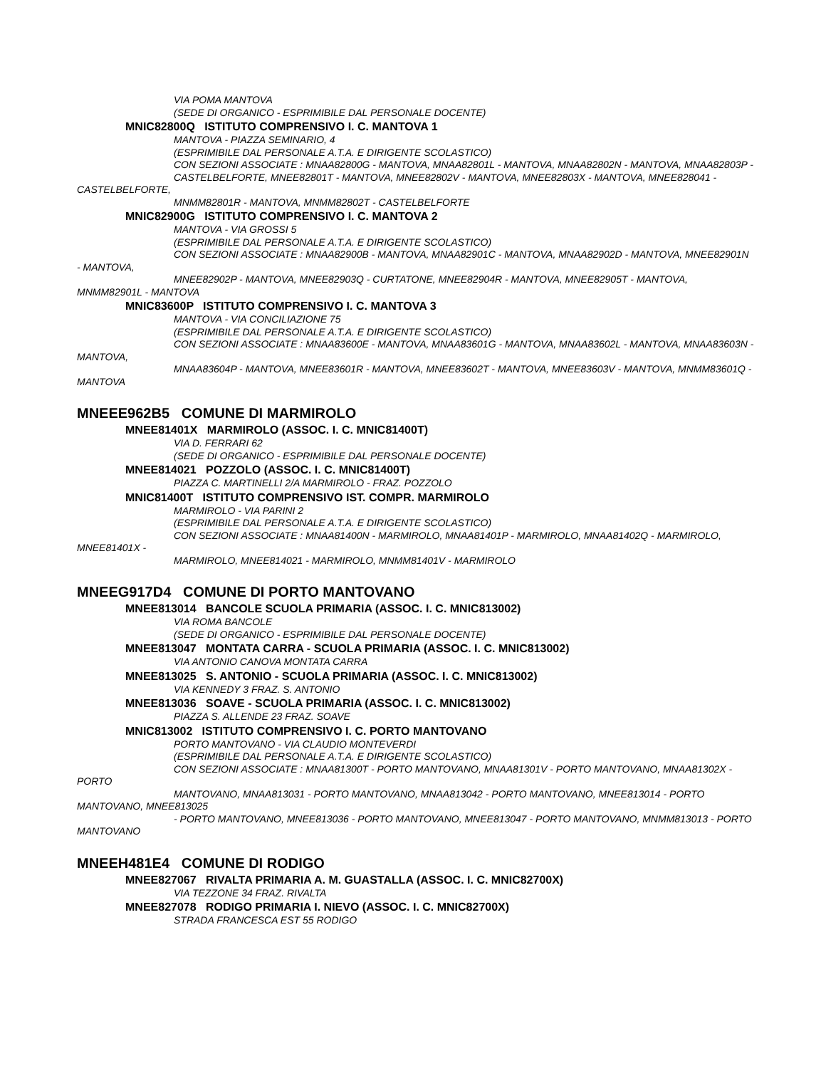VIA POMA MANTOVA
(SEDE DI ORGANICO - ESPRIMIBILE DAL PERSONALE DOCENTE)
MNIC82800Q ISTITUTO COMPRENSIVO I. C. MANTOVA 1
MANTOVA - PIAZZA SEMINARIO, 4
(ESPRIMIBILE DAL PERSONALE A.T.A. E DIRIGENTE SCOLASTICO)
CON SEZIONI ASSOCIATE : MNAA82800G - MANTOVA, MNAA82801L - MANTOVA, MNAA82802N - MANTOVA, MNAA82803P -
CASTELBELFORTE, MNEE82801T - MANTOVA, MNEE82802V - MANTOVA, MNEE82803X - MANTOVA, MNEE828041 - CASTELBELFORTE,
MNMM82801R - MANTOVA, MNMM82802T - CASTELBELFORTE
MNIC82900G ISTITUTO COMPRENSIVO I. C. MANTOVA 2
MANTOVA - VIA GROSSI 5
(ESPRIMIBILE DAL PERSONALE A.T.A. E DIRIGENTE SCOLASTICO)
CON SEZIONI ASSOCIATE : MNAA82900B - MANTOVA, MNAA82901C - MANTOVA, MNAA82902D - MANTOVA, MNEE82901N - MANTOVA,
MNEE82902P - MANTOVA, MNEE82903Q - CURTATONE, MNEE82904R - MANTOVA, MNEE82905T - MANTOVA, MNMM82901L - MANTOVA
MNIC83600P ISTITUTO COMPRENSIVO I. C. MANTOVA 3
MANTOVA - VIA CONCILIAZIONE 75
(ESPRIMIBILE DAL PERSONALE A.T.A. E DIRIGENTE SCOLASTICO)
CON SEZIONI ASSOCIATE : MNAA83600E - MANTOVA, MNAA83601G - MANTOVA, MNAA83602L - MANTOVA, MNAA83603N - MANTOVA,
MNAA83604P - MANTOVA, MNEE83601R - MANTOVA, MNEE83602T - MANTOVA, MNEE83603V - MANTOVA, MNMM83601Q - MANTOVA
MNEEE962B5 COMUNE DI MARMIROLO
MNEE81401X MARMIROLO (ASSOC. I. C. MNIC81400T)
VIA D. FERRARI 62
(SEDE DI ORGANICO - ESPRIMIBILE DAL PERSONALE DOCENTE)
MNEE814021 POZZOLO (ASSOC. I. C. MNIC81400T)
PIAZZA C. MARTINELLI 2/A MARMIROLO - FRAZ. POZZOLO
MNIC81400T ISTITUTO COMPRENSIVO IST. COMPR. MARMIROLO
MARMIROLO - VIA PARINI 2
(ESPRIMIBILE DAL PERSONALE A.T.A. E DIRIGENTE SCOLASTICO)
CON SEZIONI ASSOCIATE : MNAA81400N - MARMIROLO, MNAA81401P - MARMIROLO, MNAA81402Q - MARMIROLO, MNEE81401X -
MARMIROLO, MNEE814021 - MARMIROLO, MNMM81401V - MARMIROLO
MNEEG917D4 COMUNE DI PORTO MANTOVANO
MNEE813014 BANCOLE SCUOLA PRIMARIA (ASSOC. I. C. MNIC813002)
VIA ROMA BANCOLE
(SEDE DI ORGANICO - ESPRIMIBILE DAL PERSONALE DOCENTE)
MNEE813047 MONTATA CARRA - SCUOLA PRIMARIA (ASSOC. I. C. MNIC813002)
VIA ANTONIO CANOVA MONTATA CARRA
MNEE813025 S. ANTONIO - SCUOLA PRIMARIA (ASSOC. I. C. MNIC813002)
VIA KENNEDY 3 FRAZ. S. ANTONIO
MNEE813036 SOAVE - SCUOLA PRIMARIA (ASSOC. I. C. MNIC813002)
PIAZZA S. ALLENDE 23 FRAZ. SOAVE
MNIC813002 ISTITUTO COMPRENSIVO I. C. PORTO MANTOVANO
PORTO MANTOVANO - VIA CLAUDIO MONTEVERDI
(ESPRIMIBILE DAL PERSONALE A.T.A. E DIRIGENTE SCOLASTICO)
CON SEZIONI ASSOCIATE : MNAA81300T - PORTO MANTOVANO, MNAA81301V - PORTO MANTOVANO, MNAA81302X - PORTO
MANTOVANO, MNAA813031 - PORTO MANTOVANO, MNAA813042 - PORTO MANTOVANO, MNEE813014 - PORTO MANTOVANO, MNEE813025
- PORTO MANTOVANO, MNEE813036 - PORTO MANTOVANO, MNEE813047 - PORTO MANTOVANO, MNMM813013 - PORTO MANTOVANO
MNEEH481E4 COMUNE DI RODIGO
MNEE827067 RIVALTA PRIMARIA A. M. GUASTALLA (ASSOC. I. C. MNIC82700X)
VIA TEZZONE 34 FRAZ. RIVALTA
MNEE827078 RODIGO PRIMARIA I. NIEVO (ASSOC. I. C. MNIC82700X)
STRADA FRANCESCA EST 55 RODIGO